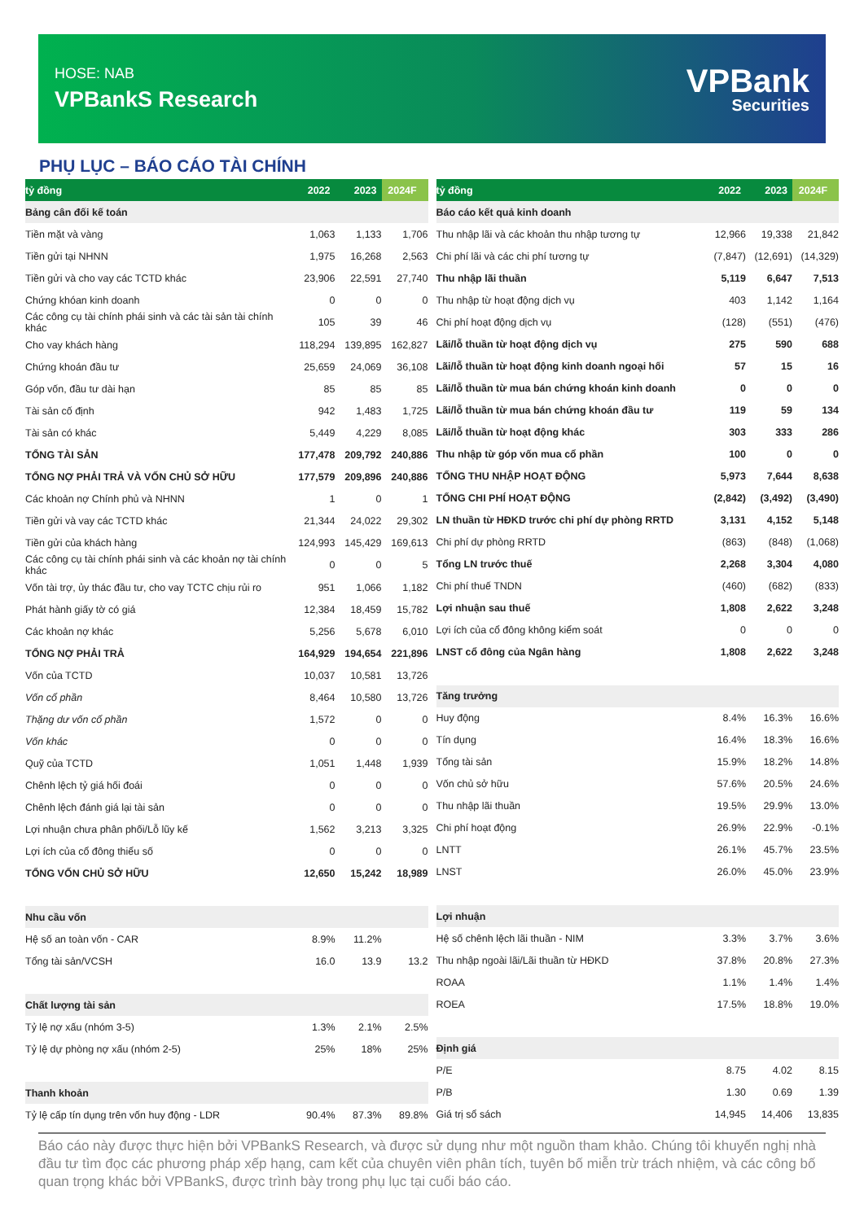HOSE: NAB
VPBankS Research
VPBank
Securities
PHỤ LỤC – BÁO CÁO TÀI CHÍNH
| tỷ đồng | 2022 | 2023 | 2024F |
| --- | --- | --- | --- |
| Bảng cân đối kế toán | | | |
| Tiền mặt và vàng | 1,063 | 1,133 | 1,706 |
| Tiền gửi tại NHNN | 1,975 | 16,268 | 2,563 |
| Tiền gửi và cho vay các TCTD khác | 23,906 | 22,591 | 27,740 |
| Chứng khóan kinh doanh | 0 | 0 | 0 |
| Các công cụ tài chính phái sinh và các tài sản tài chính khác | 105 | 39 | 46 |
| Cho vay khách hàng | 118,294 | 139,895 | 162,827 |
| Chứng khoán đầu tư | 25,659 | 24,069 | 36,108 |
| Góp vốn, đầu tư dài hạn | 85 | 85 | 85 |
| Tài sản cố định | 942 | 1,483 | 1,725 |
| Tài sản có khác | 5,449 | 4,229 | 8,085 |
| TỔNG TÀI SẢN | 177,478 | 209,792 | 240,886 |
| TỔNG NỢ PHẢI TRẢ VÀ VỐN CHỦ SỞ HỮU | 177,579 | 209,896 | 240,886 |
| Các khoản nợ Chính phủ và NHNN | 1 | 0 | 1 |
| Tiền gửi và vay các TCTD khác | 21,344 | 24,022 | 29,302 |
| Tiền gửi của khách hàng | 124,993 | 145,429 | 169,613 |
| Các công cụ tài chính phái sinh và các khoản nợ tài chính khác | 0 | 0 | 5 |
| Vốn tài trợ, ủy thác đầu tư, cho vay TCTC chịu rủi ro | 951 | 1,066 | 1,182 |
| Phát hành giấy tờ có giá | 12,384 | 18,459 | 15,782 |
| Các khoản nợ khác | 5,256 | 5,678 | 6,010 |
| TỔNG NỢ PHẢI TRẢ | 164,929 | 194,654 | 221,896 |
| Vốn của TCTD | 10,037 | 10,581 | 13,726 |
| Vốn cổ phần | 8,464 | 10,580 | 13,726 |
| Thặng dư vốn cổ phần | 1,572 | 0 | 0 |
| Vốn khác | 0 | 0 | 0 |
| Quỹ của TCTD | 1,051 | 1,448 | 1,939 |
| Chênh lệch tỷ giá hối đoái | 0 | 0 | 0 |
| Chênh lệch đánh giá lại tài sản | 0 | 0 | 0 |
| Lợi nhuận chưa phân phối/Lỗ lũy kế | 1,562 | 3,213 | 3,325 |
| Lợi ích của cổ đông thiểu số | 0 | 0 | 0 |
| TỔNG VỐN CHỦ SỞ HỮU | 12,650 | 15,242 | 18,989 |
| Nhu cầu vốn | | | |
| Hệ số an toàn vốn - CAR | 8.9% | 11.2% | |
| Tổng tài sản/VCSH | 16.0 | 13.9 | 13.2 |
| Chất lượng tài sản | | | |
| Tỷ lệ nợ xấu (nhóm 3-5) | 1.3% | 2.1% | 2.5% |
| Tỷ lệ dự phòng nợ xấu (nhóm 2-5) | 25% | 18% | 25% |
| Thanh khoản | | | |
| Tỷ lệ cấp tín dụng trên vốn huy động - LDR | 90.4% | 87.3% | 89.8% |
| tỷ đồng | 2022 | 2023 | 2024F |
| --- | --- | --- | --- |
| Báo cáo kết quả kinh doanh | | | |
| Thu nhập lãi và các khoản thu nhập tương tự | 12,966 | 19,338 | 21,842 |
| Chi phí lãi và các chi phí tương tự | (7,847) | (12,691) | (14,329) |
| Thu nhập lãi thuần | 5,119 | 6,647 | 7,513 |
| Thu nhập từ hoạt động dịch vụ | 403 | 1,142 | 1,164 |
| Chi phí hoạt động dịch vụ | (128) | (551) | (476) |
| Lãi/lỗ thuần từ hoạt động dịch vụ | 275 | 590 | 688 |
| Lãi/lỗ thuần từ hoạt động kinh doanh ngoại hối | 57 | 15 | 16 |
| Lãi/lỗ thuần từ mua bán chứng khoán kinh doanh | 0 | 0 | 0 |
| Lãi/lỗ thuần từ mua bán chứng khoán đầu tư | 119 | 59 | 134 |
| Lãi/lỗ thuần từ hoạt động khác | 303 | 333 | 286 |
| Thu nhập từ góp vốn mua cổ phần | 100 | 0 | 0 |
| TỔNG THU NHẬP HOẠT ĐỘNG | 5,973 | 7,644 | 8,638 |
| TỔNG CHI PHÍ HOẠT ĐỘNG | (2,842) | (3,492) | (3,490) |
| LN thuần từ HĐKD trước chi phí dự phòng RRTD | 3,131 | 4,152 | 5,148 |
| Chi phí dự phòng RRTD | (863) | (848) | (1,068) |
| Tổng LN trước thuế | 2,268 | 3,304 | 4,080 |
| Chi phí thuế TNDN | (460) | (682) | (833) |
| Lợi nhuận sau thuế | 1,808 | 2,622 | 3,248 |
| Lợi ích của cổ đông không kiểm soát | 0 | 0 | 0 |
| LNST cổ đông của Ngân hàng | 1,808 | 2,622 | 3,248 |
| Tăng trưởng | | | |
| Huy động | 8.4% | 16.3% | 16.6% |
| Tín dụng | 16.4% | 18.3% | 16.6% |
| Tổng tài sản | 15.9% | 18.2% | 14.8% |
| Vốn chủ sở hữu | 57.6% | 20.5% | 24.6% |
| Thu nhập lãi thuần | 19.5% | 29.9% | 13.0% |
| Chi phí hoạt động | 26.9% | 22.9% | -0.1% |
| LNTT | 26.1% | 45.7% | 23.5% |
| LNST | 26.0% | 45.0% | 23.9% |
| Lợi nhuận | | | |
| Hệ số chênh lệch lãi thuần - NIM | 3.3% | 3.7% | 3.6% |
| Thu nhập ngoài lãi/Lãi thuần từ HĐKD | 37.8% | 20.8% | 27.3% |
| ROAA | 1.1% | 1.4% | 1.4% |
| ROEA | 17.5% | 18.8% | 19.0% |
| Định giá | | | |
| P/E | 8.75 | 4.02 | 8.15 |
| P/B | 1.30 | 0.69 | 1.39 |
| Giá trị sổ sách | 14,945 | 14,406 | 13,835 |
Báo cáo này được thực hiện bởi VPBankS Research, và được sử dụng như một nguồn tham khảo. Chúng tôi khuyến nghị nhà đầu tư tìm đọc các phương pháp xếp hạng, cam kết của chuyên viên phân tích, tuyên bố miễn trừ trách nhiệm, và các công bố quan trọng khác bởi VPBankS, được trình bày trong phụ lục tại cuối báo cáo.